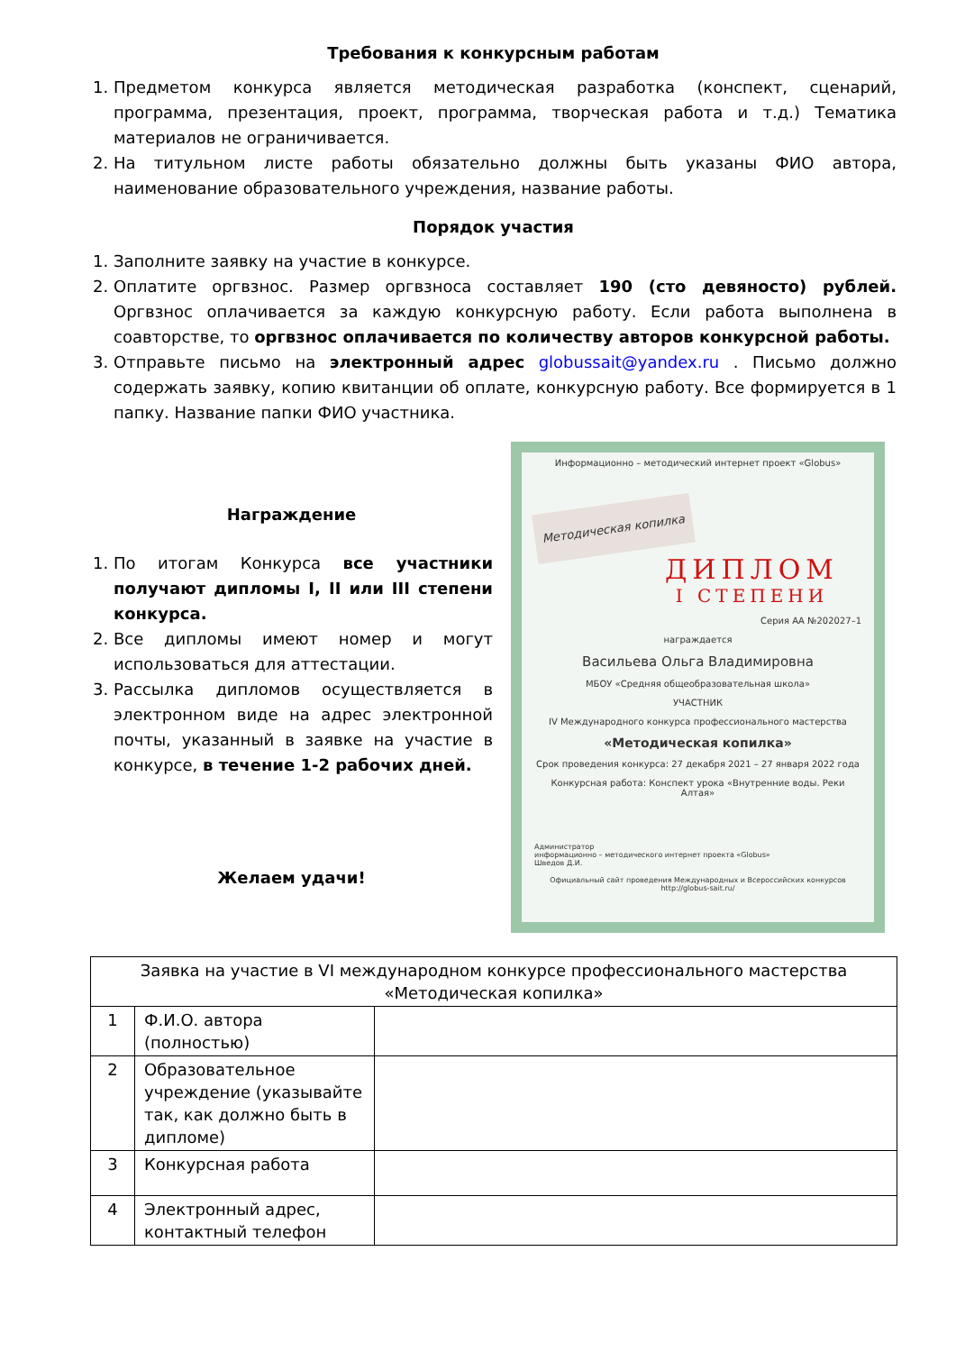Требования к конкурсным работам
1. Предметом конкурса является методическая разработка (конспект, сценарий, программа, презентация, проект, программа, творческая работа и т.д.) Тематика материалов не ограничивается.
2. На титульном листе работы обязательно должны быть указаны ФИО автора, наименование образовательного учреждения, название работы.
Порядок участия
1. Заполните заявку на участие в конкурсе.
2. Оплатите оргвзнос. Размер оргвзноса составляет 190 (сто девяносто) рублей. Оргвзнос оплачивается за каждую конкурсную работу. Если работа выполнена в соавторстве, то оргвзнос оплачивается по количеству авторов конкурсной работы.
3. Отправьте письмо на электронный адрес globussait@yandex.ru . Письмо должно содержать заявку, копию квитанции об оплате, конкурсную работу. Все формируется в 1 папку. Название папки ФИО участника.
Награждение
1. По итогам Конкурса все участники получают дипломы I, II или III степени конкурса.
2. Все дипломы имеют номер и могут использоваться для аттестации.
3. Рассылка дипломов осуществляется в электронном виде на адрес электронной почты, указанный в заявке на участие в конкурсе, в течение 1-2 рабочих дней.
Желаем удачи!
Информационно – методический интернет проект «Globus»
Методическая копилка
ДИПЛОМ
I СТЕПЕНИ
Серия АА №202027–1
награждается
Васильева Ольга Владимировна
МБОУ «Средняя общеобразовательная школа»
УЧАСТНИК
IV Международного конкурса профессионального мастерства
«Методическая копилка»
Срок проведения конкурса: 27 декабря 2021 – 27 января 2022 года
Конкурсная работа: Конспект урока «Внутренние воды. Реки Алтая»
Администратор
информационно – методического интернет проекта «Globus»
Шведов Д.И.
Официальный сайт проведения Международных и Всероссийских конкурсов
http://globus-sait.ru/
| Заявка на участие в VI международном конкурсе профессионального мастерства «Методическая копилка» | | |
| 1 | Ф.И.О. автора (полностью) | |
| 2 | Образовательное учреждение (указывайте так, как должно быть в дипломе) | |
| 3 | Конкурсная работа | |
| 4 | Электронный адрес, контактный телефон | |